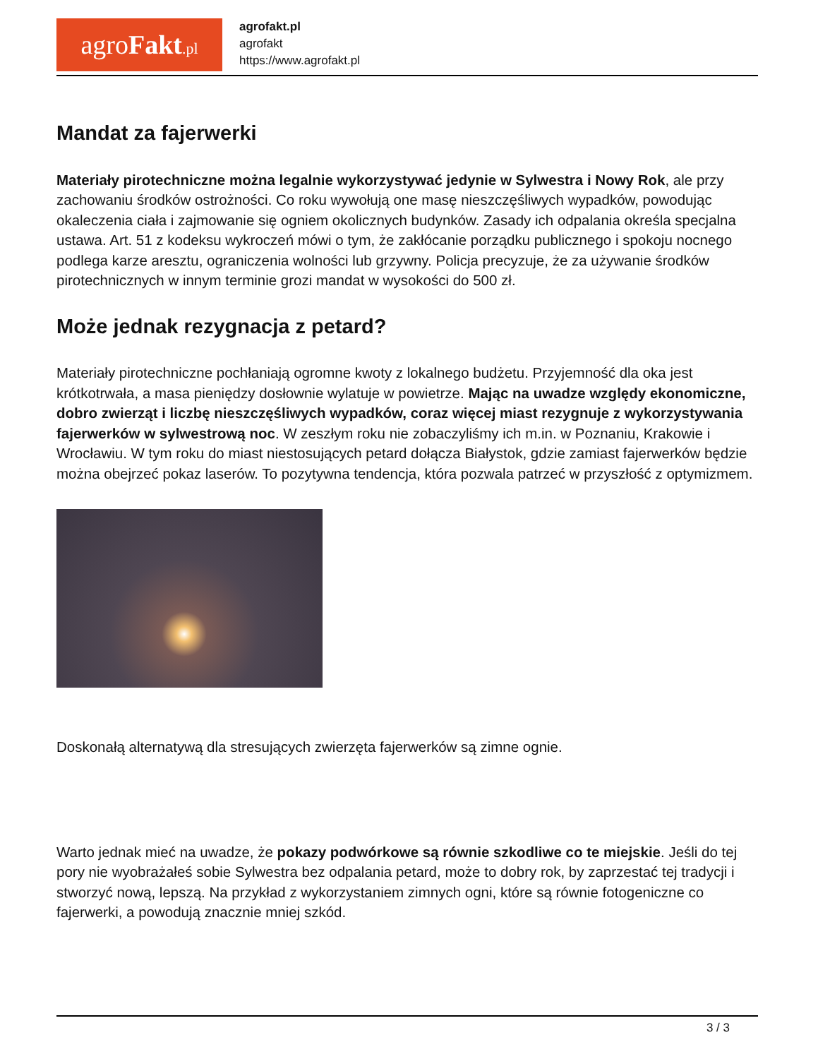agroFakt.pl
agrofakt.pl
agrofakt
https://www.agrofakt.pl
Mandat za fajerwerki
Materiały pirotechniczne można legalnie wykorzystywać jedynie w Sylwestra i Nowy Rok, ale przy zachowaniu środków ostrożności. Co roku wywołują one masę nieszczęśliwych wypadków, powodując okaleczenia ciała i zajmowanie się ogniem okolicznych budynków. Zasady ich odpalania określa specjalna ustawa. Art. 51 z kodeksu wykroczeń mówi o tym, że zakłócanie porządku publicznego i spokoju nocnego podlega karze aresztu, ograniczenia wolności lub grzywny. Policja precyzuje, że za używanie środków pirotechnicznych w innym terminie grozi mandat w wysokości do 500 zł.
Może jednak rezygnacja z petard?
Materiały pirotechniczne pochłaniają ogromne kwoty z lokalnego budżetu. Przyjemność dla oka jest krótkotrwała, a masa pieniędzy dosłownie wylatuje w powietrze. Mając na uwadze względy ekonomiczne, dobro zwierząt i liczbę nieszczęśliwych wypadków, coraz więcej miast rezygnuje z wykorzystywania fajerwerków w sylwestrową noc. W zeszłym roku nie zobaczyliśmy ich m.in. w Poznaniu, Krakowie i Wrocławiu. W tym roku do miast niestosujących petard dołącza Białystok, gdzie zamiast fajerwerków będzie można obejrzeć pokaz laserów. To pozytywna tendencja, która pozwala patrzeć w przyszłość z optymizmem.
Doskonałą alternatywą dla stresujących zwierzęta fajerwerków są zimne ognie.
Warto jednak mieć na uwadze, że pokazy podwórkowe są równie szkodliwe co te miejskie. Jeśli do tej pory nie wyobrażałeś sobie Sylwestra bez odpalania petard, może to dobry rok, by zaprzestać tej tradycji i stworzyć nową, lepszą. Na przykład z wykorzystaniem zimnych ogni, które są równie fotogeniczne co fajerwerki, a powodują znacznie mniej szkód.
3 / 3